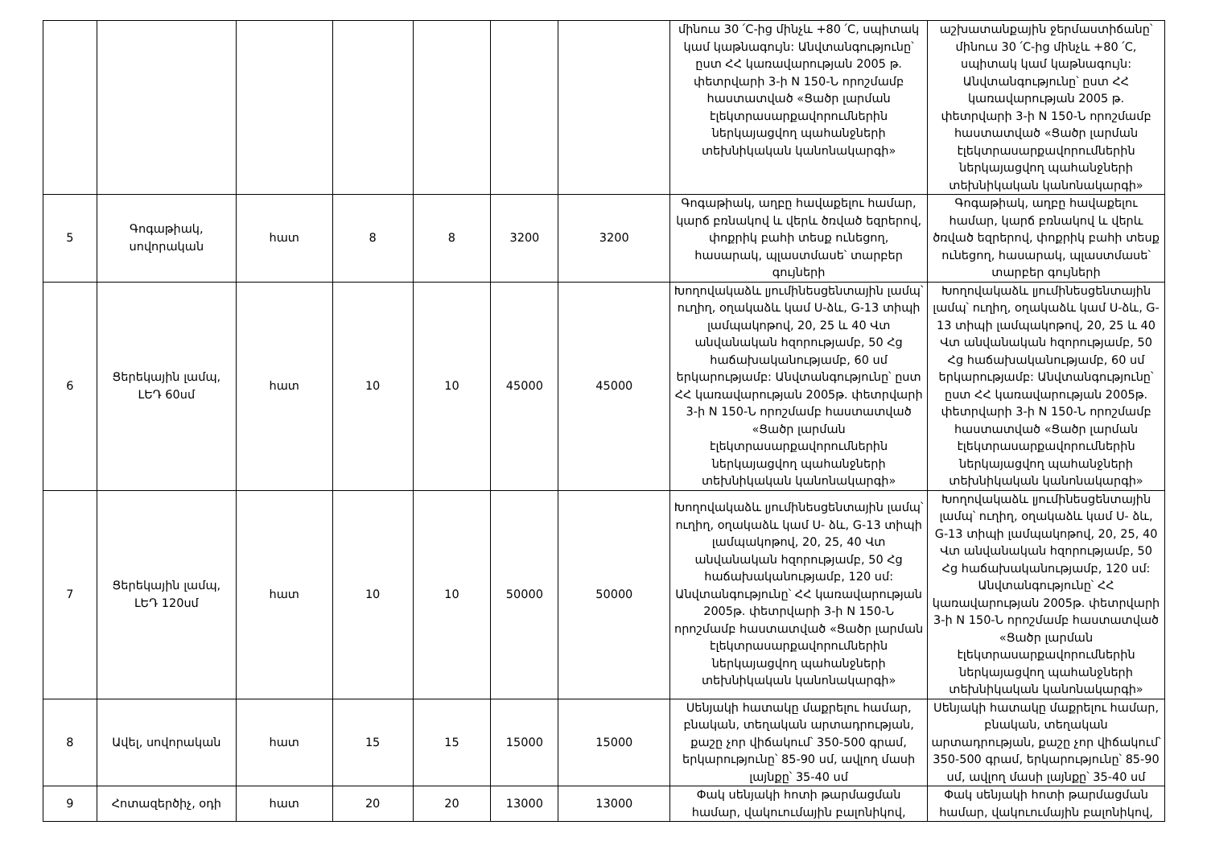| | | | | | | | մինուս 30 ՛C-ից մինչև +80 ՛C, սպիտակ կամ կաթնագույն: Անվտանգությունը՝ ըստ ՀՀ կառավարության 2005 թ. փետրվարի 3-ի N 150-Ն որոշմամբ հաստատված «Ցածր լարման էլեկտրասարքավորումներին ներկայացվող պահանջների տեխնիկական կանոնակարգի» | աշխատանքային ջերմաստիճանը՝ մինուս 30 ՛C-ից մինչև +80 ՛C, սպիտակ կամ կաթնագույն: Անվտանգությունը՝ ըստ ՀՀ կառավարության 2005 թ. փետրվարի 3-ի N 150-Ն որոշմամբ հաստատված «Ցածր լարման էլեկտրասարքավորումներին ներկայացվող պահանջների տեխնիկական կանոնակարգի» |
| 5 | Գոգաթիակ, սովորական | հատ | 8 | 8 | 3200 | 3200 | Գոգաթիակ, աղբը հավաքելու համար, կարճ բռնակով և վերև ծռված եզրերով, փոքրիկ բահի տեսք ունեցող, հասարակ, պլաստմասե՝ տարբեր գույների | Գոգաթիակ, աղբը հավաքելու համար, կարճ բռնակով և վերև ծռված եզրերով, փոքրիկ բահի տեսք ունեցող, հասարակ, պլաստմասե՝ տարբեր գույների |
| 6 | Ցերեկային լամպ, ԼԵԴ 60սմ | հատ | 10 | 10 | 45000 | 45000 | Խողովակաձև լյումինեսցենտային լամպ՝ ուղիղ, օղակաձև կամ U-ձև, G-13 տիպի լամպակոթով, 20, 25 և 40 Վտ անվանական հզորությամբ, 50 Հց հաճախականությամբ, 60 սմ երկարությամբ: Անվտանգությունը՝ ըստ ՀՀ կառավարության 2005թ. փետրվարի 3-ի N 150-Ն որոշմամբ հաստատված «Ցածր լարման էլեկտրասարքավորումներին ներկայացվող պահանջների տեխնիկական կանոնակարգի» | Խողովակաձև լյումինեսցենտային լամպ՝ ուղիղ, օղակաձև կամ U-ձև, G-13 տիպի լամպակոթով, 20, 25 և 40 Վտ անվանական հզորությամբ, 50 Հց հաճախականությամբ, 60 սմ երկարությամբ: Անվտանգությունը՝ ըստ ՀՀ կառավարության 2005թ. փետրվարի 3-ի N 150-Ն որոշմամբ հաստատված «Ցածր լարման էլեկտրասարքավորումներին ներկայացվող պահանջների տեխնիկական կանոնակարգի» |
| 7 | Ցերեկային լամպ, ԼԵԴ 120սմ | հատ | 10 | 10 | 50000 | 50000 | Խողովակաձև լյումինեսցենտային լամպ՝ ուղիղ, օղակաձև կամ U- ձև, G-13 տիպի լամպակոթով, 20, 25, 40 Վտ անվանական հզորությամբ, 50 Հց հաճախականությամբ, 120 սմ: Անվտանգությունը՝ ՀՀ կառավարության 2005թ. փետրվարի 3-ի N 150-Ն որոշմամբ հաստատված «Ցածր լարման էլեկտրասարքավորումներին ներկայացվող պահանջների տեխնիկական կանոնակարգի» | Խողովակաձև լյումինեսցենտային լամպ՝ ուղիղ, օղակաձև կամ U- ձև, G-13 տիպի լամպակոթով, 20, 25, 40 Վտ անվանական հզորությամբ, 50 Հց հաճախականությամբ, 120 սմ: Անվտանգությունը՝ ՀՀ կառավարության 2005թ. փետրվարի 3-ի N 150-Ն որոշմամբ հաստատված «Ցածր լարման էլեկտրասարքավորումներին ներկայացվող պահանջների տեխնիկական կանոնակարգի» |
| 8 | Ավել, սովորական | հատ | 15 | 15 | 15000 | 15000 | Սենյակի հատակը մաքրելու համար, բնական, տեղական արտադրության, քաշը չոր վիճակում՝ 350-500 գրամ, երկարությունը՝ 85-90 սմ, ավլող մասի լայնքը՝ 35-40 սմ | Սենյակի հատակը մաքրելու համար, բնական, տեղական արտադրության, քաշը չոր վիճակում՝ 350-500 գրամ, երկարությունը՝ 85-90 սմ, ավլող մասի լայնքը՝ 35-40 սմ |
| 9 | Հոտազերծիչ, օդի | հատ | 20 | 20 | 13000 | 13000 | Փակ սենյակի հոտի թարմացման համար, վակուումային բալոնիկով, | Փակ սենյակի հոտի թարմացման համար, վակուումային բալոնիկով, |